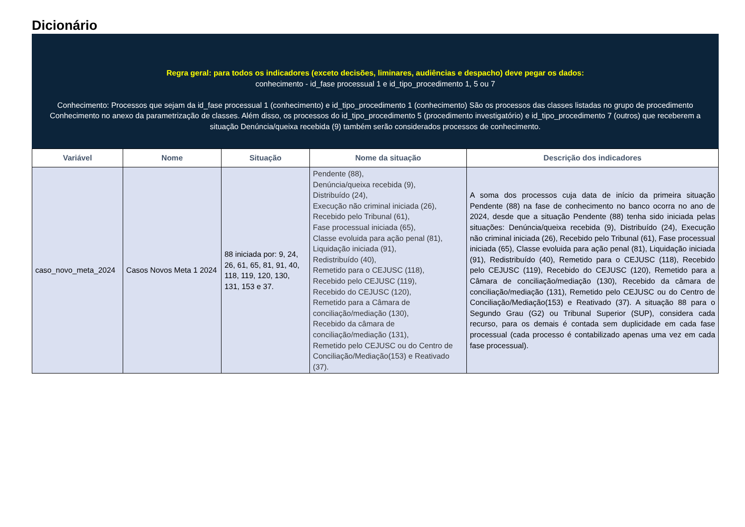Dicionário
Regra geral: para todos os indicadores (exceto decisões, liminares, audiências e despacho) deve pegar os dados:
conhecimento - id_fase processual 1 e id_tipo_procedimento 1, 5 ou 7
Conhecimento: Processos que sejam da id_fase processual 1 (conhecimento) e id_tipo_procedimento 1 (conhecimento) São os processos das classes listadas no grupo de procedimento Conhecimento no anexo da parametrização de classes. Além disso, os processos do id_tipo_procedimento 5 (procedimento investigatório) e id_tipo_procedimento 7 (outros) que receberem a situação Denúncia/queixa recebida (9) também serão considerados processos de conhecimento.
| Variável | Nome | Situação | Nome da situação | Descrição dos indicadores |
| --- | --- | --- | --- | --- |
| caso_novo_meta_2024 | Casos Novos Meta 1 2024 | 88 iniciada por: 9, 24, 26, 61, 65, 81, 91, 40, 118, 119, 120, 130, 131, 153 e 37. | Pendente (88), Denúncia/queixa recebida (9), Distribuído (24), Execução não criminal iniciada (26), Recebido pelo Tribunal (61), Fase processual iniciada (65), Classe evoluida para ação penal (81), Liquidação iniciada (91), Redistribuído (40), Remetido para o CEJUSC (118), Recebido pelo CEJUSC (119), Recebido do CEJUSC (120), Remetido para a Câmara de conciliação/mediação (130), Recebido da câmara de conciliação/mediação (131), Remetido pelo CEJUSC ou do Centro de Conciliação/Mediação(153) e Reativado (37). | A soma dos processos cuja data de início da primeira situação Pendente (88) na fase de conhecimento no banco ocorra no ano de 2024, desde que a situação Pendente (88) tenha sido iniciada pelas situações: Denúncia/queixa recebida (9), Distribuído (24), Execução não criminal iniciada (26), Recebido pelo Tribunal (61), Fase processual iniciada (65), Classe evoluida para ação penal (81), Liquidação iniciada (91), Redistribuído (40), Remetido para o CEJUSC (118), Recebido pelo CEJUSC (119), Recebido do CEJUSC (120), Remetido para a Câmara de conciliação/mediação (130), Recebido da câmara de conciliação/mediação (131), Remetido pelo CEJUSC ou do Centro de Conciliação/Mediação(153) e Reativado (37). A situação 88 para o Segundo Grau (G2) ou Tribunal Superior (SUP), considera cada recurso, para os demais é contada sem duplicidade em cada fase processual (cada processo é contabilizado apenas uma vez em cada fase processual). |